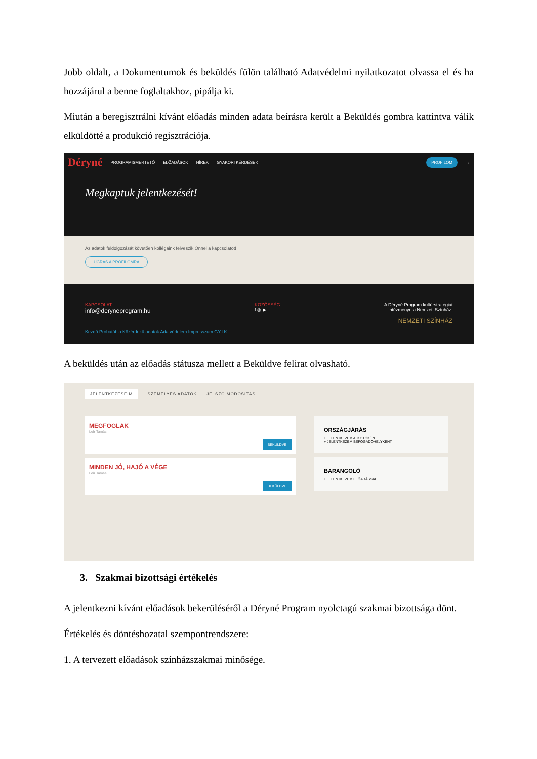Jobb oldalt, a Dokumentumok és beküldés fülön található Adatvédelmi nyilatkozatot olvassa el és ha hozzájárul a benne foglaltakhoz, pipálja ki.
Miután a beregisztrálni kívánt előadás minden adata beírásra került a Beküldés gombra kattintva válik elküldötté a produkció regisztrációja.
Déryné PROGRAMISMERTETŐ ELŐADÁSOK HÍREK GYAKORI KÉRDÉSEK PROFILOM →
Megkaptuk jelentkezését!
Az adatok feldolgozását követően kollégáink felveszik Önnel a kapcsolatot!
UGRÁS A PROFILOMRA
KAPCSOLAT
info@deryneprogram.hu
KÖZÖSSÉG
f ◎ ▶
A Déryné Program kultúrstratégiai
intézménye a Nemzeti Színház.
NEMZETI SZÍNHÁZ
Kezdő Próbatábla Közérdekű adatok Adatvédelem Impresszum GY.I.K.
A beküldés után az előadás státusza mellett a Beküldve felirat olvasható.
JELENTKEZÉSEIM SZEMÉLYES ADATOK JELSZÓ MÓDOSÍTÁS
MEGFOGLAK
Leír Tamás
BEKÜLDVE
MINDEN JÓ, HAJÓ A VÉGE
Leír Tamás
BEKÜLDVE
ORSZÁGJÁRÁS
+ JELENTKEZEM ALKOTÓKÉNT
+ JELENTKEZEM BEFOGADÓHELYKÉNT
BARANGOLÓ
+ JELENTKEZEM ELŐADÁSSAL
3. Szakmai bizottsági értékelés
A jelentkezni kívánt előadások bekerüléséről a Déryné Program nyolctagú szakmai bizottsága dönt.
Értékelés és döntéshozatal szempontrendszere:
1. A tervezett előadások színházszakmai minősége.